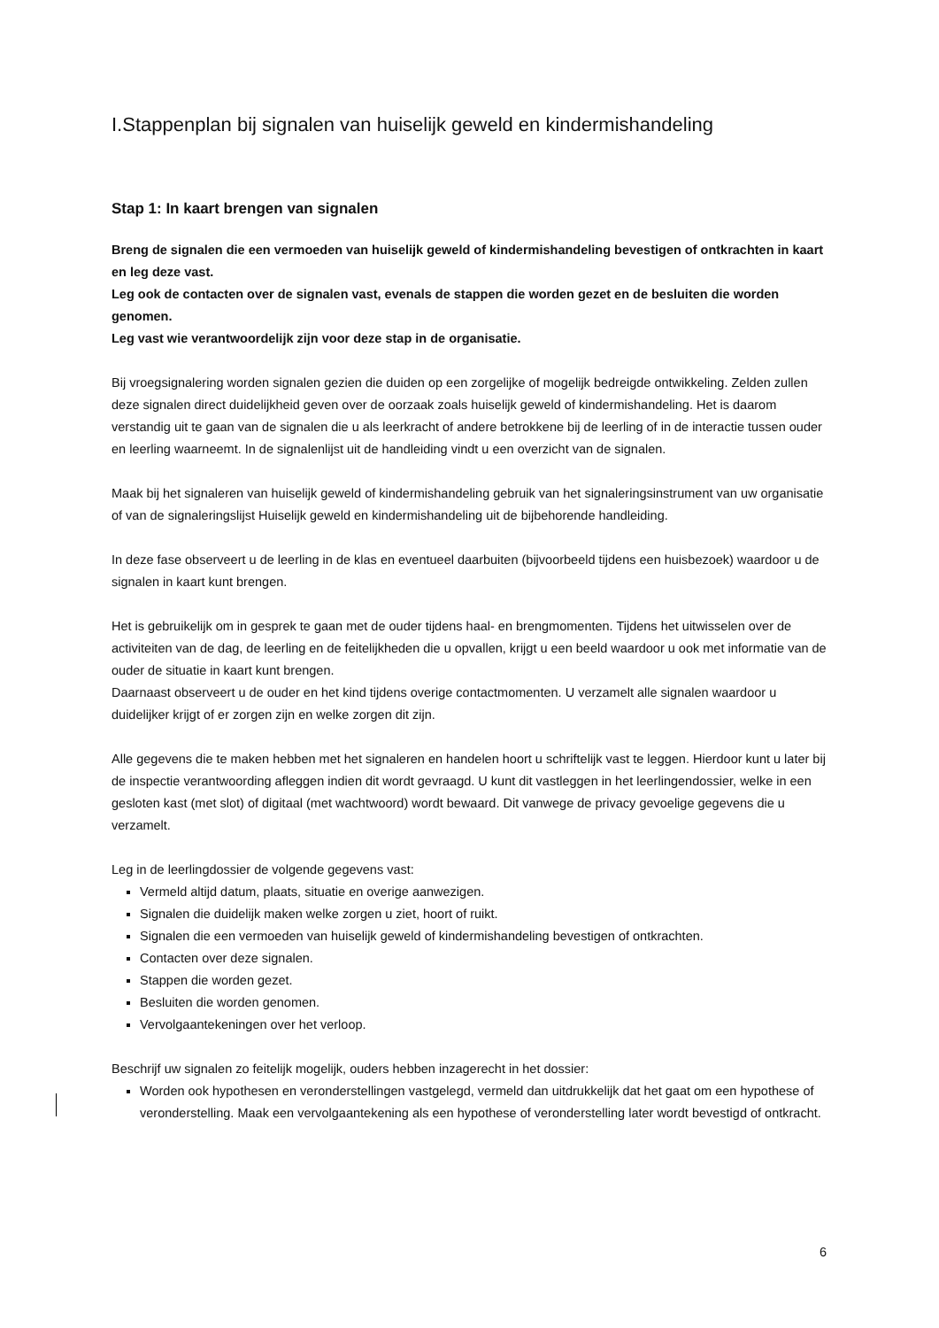I.Stappenplan bij signalen van huiselijk geweld en kindermishandeling
Stap 1: In kaart brengen van signalen
Breng de signalen die een vermoeden van huiselijk geweld of kindermishandeling bevestigen of ontkrachten in kaart en leg deze vast.
Leg ook de contacten over de signalen vast, evenals de stappen die worden gezet en de besluiten die worden genomen.
Leg vast wie verantwoordelijk zijn voor deze stap in de organisatie.
Bij vroegsignalering worden signalen gezien die duiden op een zorgelijke of mogelijk bedreigde ontwikkeling. Zelden zullen deze signalen direct duidelijkheid geven over de oorzaak zoals huiselijk geweld of kindermishandeling. Het is daarom verstandig uit te gaan van de signalen die u als leerkracht of andere betrokkene bij de leerling of in de interactie tussen ouder en leerling waarneemt. In de signalenlijst uit de handleiding vindt u een overzicht van de signalen.
Maak bij het signaleren van huiselijk geweld of kindermishandeling gebruik van het signaleringsinstrument van uw organisatie of van de signaleringslijst Huiselijk geweld en kindermishandeling uit de bijbehorende handleiding.
In deze fase observeert u de leerling in de klas en eventueel daarbuiten (bijvoorbeeld tijdens een huisbezoek) waardoor u de signalen in kaart kunt brengen.
Het is gebruikelijk om in gesprek te gaan met de ouder tijdens haal- en brengmomenten. Tijdens het uitwisselen over de activiteiten van de dag, de leerling en de feitelijkheden die u opvallen, krijgt u een beeld waardoor u ook met informatie van de ouder de situatie in kaart kunt brengen.
Daarnaast observeert u de ouder en het kind tijdens overige contactmomenten. U verzamelt alle signalen waardoor u duidelijker krijgt of er zorgen zijn en welke zorgen dit zijn.
Alle gegevens die te maken hebben met het signaleren en handelen hoort u schriftelijk vast te leggen. Hierdoor kunt u later bij de inspectie verantwoording afleggen indien dit wordt gevraagd. U kunt dit vastleggen in het leerlingendossier, welke in een gesloten kast (met slot) of digitaal (met wachtwoord) wordt bewaard. Dit vanwege de privacy gevoelige gegevens die u verzamelt.
Leg in de leerlingdossier de volgende gegevens vast:
Vermeld altijd datum, plaats, situatie en overige aanwezigen.
Signalen die duidelijk maken welke zorgen u ziet, hoort of ruikt.
Signalen die een vermoeden van huiselijk geweld of kindermishandeling bevestigen of ontkrachten.
Contacten over deze signalen.
Stappen die worden gezet.
Besluiten die worden genomen.
Vervolgaantekeningen over het verloop.
Beschrijf uw signalen zo feitelijk mogelijk, ouders hebben inzagerecht in het dossier:
Worden ook hypothesen en veronderstellingen vastgelegd, vermeld dan uitdrukkelijk dat het gaat om een hypothese of veronderstelling. Maak een vervolgaantekening als een hypothese of veronderstelling later wordt bevestigd of ontkracht.
6